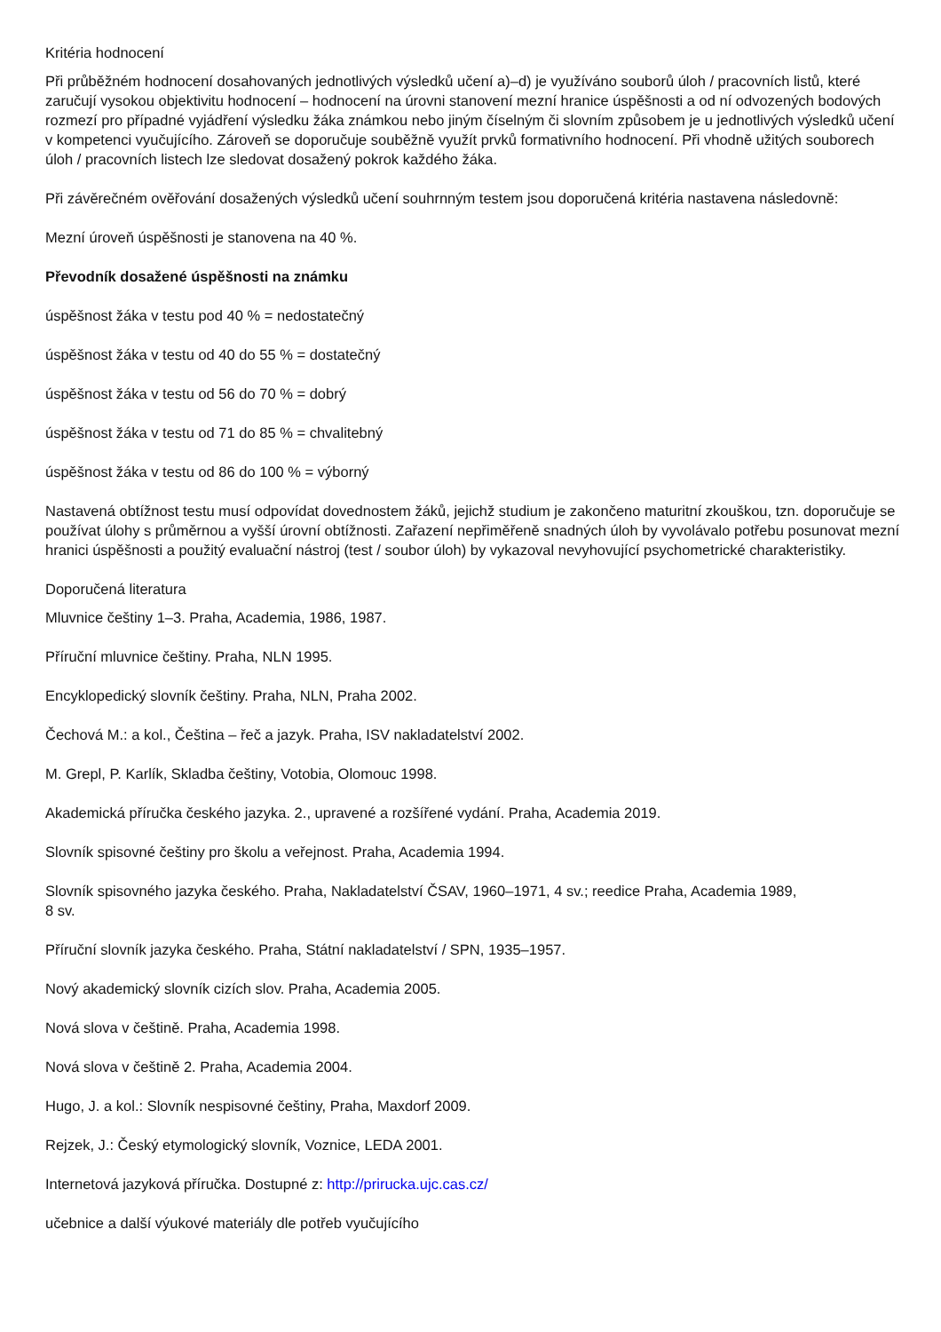Kritéria hodnocení
Při průběžném hodnocení dosahovaných jednotlivých výsledků učení a)–d) je využíváno souborů úloh / pracovních listů, které zaručují vysokou objektivitu hodnocení – hodnocení na úrovni stanovení mezní hranice úspěšnosti a od ní odvozených bodových rozmezí pro případné vyjádření výsledku žáka známkou nebo jiným číselným či slovním způsobem je u jednotlivých výsledků učení v kompetenci vyučujícího. Zároveň se doporučuje souběžně využít prvků formativního hodnocení. Při vhodně užitých souborech úloh / pracovních listech lze sledovat dosažený pokrok každého žáka.
Při závěrečném ověřování dosažených výsledků učení souhrnným testem jsou doporučená kritéria nastavena následovně:
Mezní úroveň úspěšnosti je stanovena na 40 %.
Převodník dosažené úspěšnosti na známku
úspěšnost žáka v testu pod 40 % = nedostatečný
úspěšnost žáka v testu od 40 do 55 % = dostatečný
úspěšnost žáka v testu od 56 do 70 % = dobrý
úspěšnost žáka v testu od 71 do 85 % = chvalitebný
úspěšnost žáka v testu od 86 do 100 % = výborný
Nastavená obtížnost testu musí odpovídat dovednostem žáků, jejichž studium je zakončeno maturitní zkouškou, tzn. doporučuje se používat úlohy s průměrnou a vyšší úrovní obtížnosti. Zařazení nepřiměřeně snadných úloh by vyvolávalo potřebu posunovat mezní hranici úspěšnosti a použitý evaluační nástroj (test / soubor úloh) by vykazoval nevyhovující psychometrické charakteristiky.
Doporučená literatura
Mluvnice češtiny 1–3. Praha, Academia, 1986, 1987.
Příruční mluvnice češtiny. Praha, NLN 1995.
Encyklopedický slovník češtiny. Praha, NLN, Praha 2002.
Čechová M.: a kol., Čeština – řeč a jazyk. Praha, ISV nakladatelství 2002.
M. Grepl, P. Karlík, Skladba češtiny, Votobia, Olomouc 1998.
Akademická příručka českého jazyka. 2., upravené a rozšířené vydání. Praha, Academia 2019.
Slovník spisovné češtiny pro školu a veřejnost. Praha, Academia 1994.
Slovník spisovného jazyka českého. Praha, Nakladatelství ČSAV, 1960–1971, 4 sv.; reedice Praha, Academia 1989,
8 sv.
Příruční slovník jazyka českého. Praha, Státní nakladatelství / SPN, 1935–1957.
Nový akademický slovník cizích slov. Praha, Academia 2005.
Nová slova v češtině. Praha, Academia 1998.
Nová slova v češtině 2. Praha, Academia 2004.
Hugo, J. a kol.: Slovník nespisovné češtiny, Praha, Maxdorf 2009.
Rejzek, J.: Český etymologický slovník, Voznice, LEDA 2001.
Internetová jazyková příručka. Dostupné z: http://prirucka.ujc.cas.cz/
učebnice a další výukové materiály dle potřeb vyučujícího